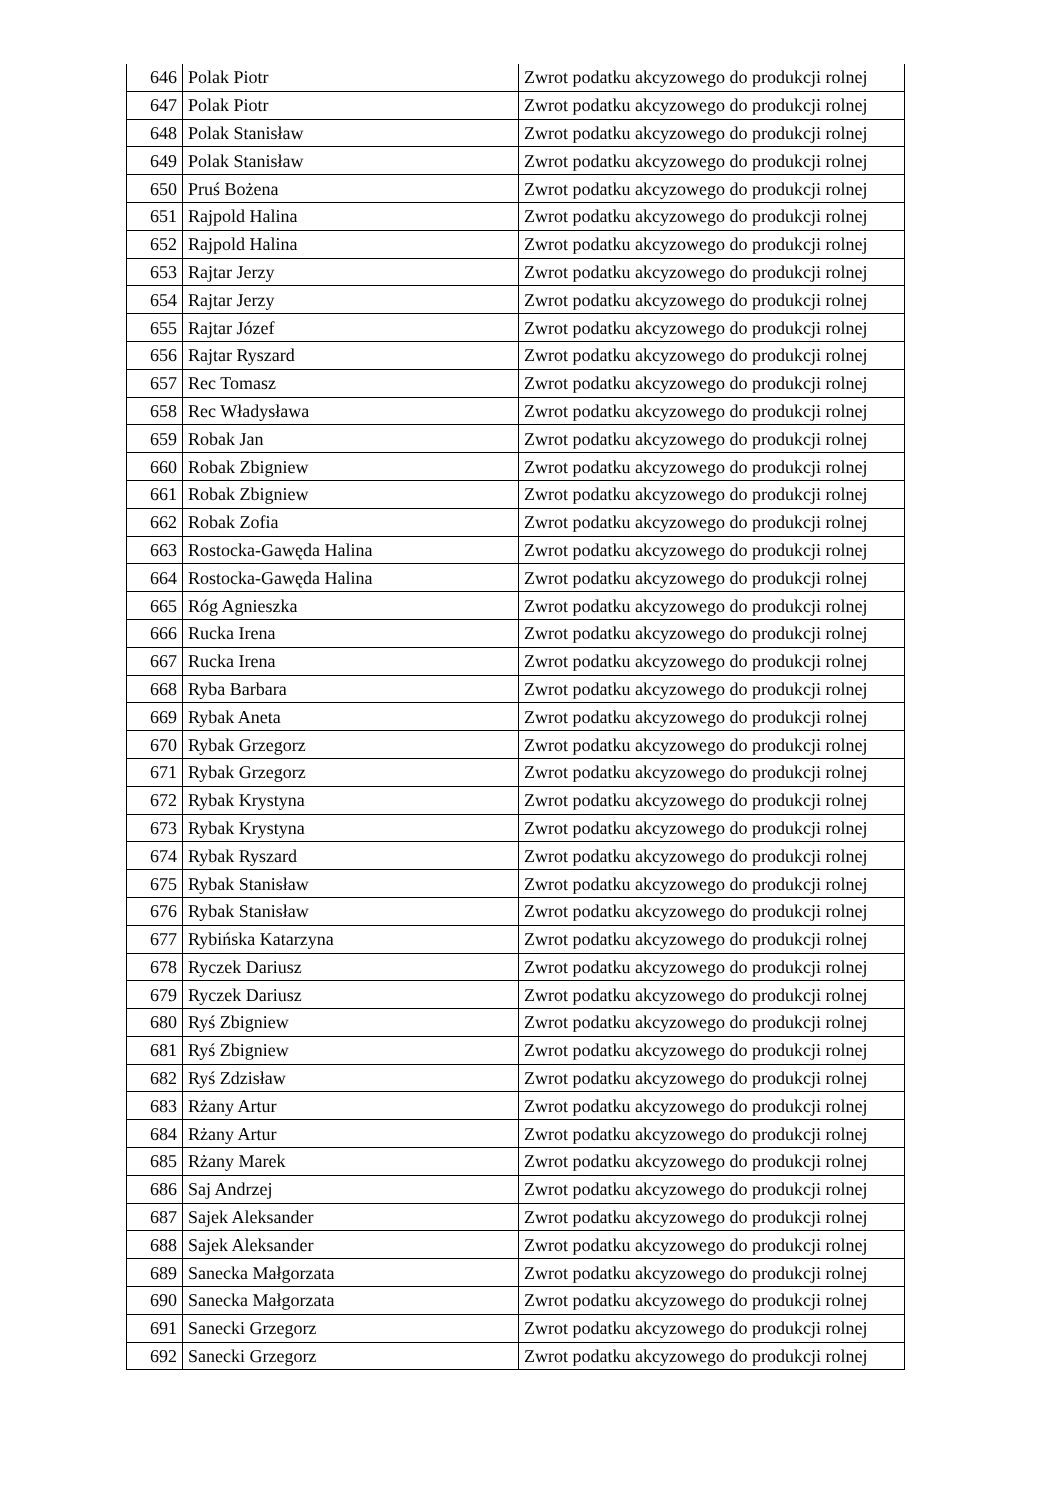| 646 | Polak Piotr | Zwrot podatku akcyzowego do produkcji rolnej |
| 647 | Polak Piotr | Zwrot podatku akcyzowego do produkcji rolnej |
| 648 | Polak Stanisław | Zwrot podatku akcyzowego do produkcji rolnej |
| 649 | Polak Stanisław | Zwrot podatku akcyzowego do produkcji rolnej |
| 650 | Pruś Bożena | Zwrot podatku akcyzowego do produkcji rolnej |
| 651 | Rajpold Halina | Zwrot podatku akcyzowego do produkcji rolnej |
| 652 | Rajpold Halina | Zwrot podatku akcyzowego do produkcji rolnej |
| 653 | Rajtar Jerzy | Zwrot podatku akcyzowego do produkcji rolnej |
| 654 | Rajtar Jerzy | Zwrot podatku akcyzowego do produkcji rolnej |
| 655 | Rajtar Józef | Zwrot podatku akcyzowego do produkcji rolnej |
| 656 | Rajtar Ryszard | Zwrot podatku akcyzowego do produkcji rolnej |
| 657 | Rec Tomasz | Zwrot podatku akcyzowego do produkcji rolnej |
| 658 | Rec Władysława | Zwrot podatku akcyzowego do produkcji rolnej |
| 659 | Robak Jan | Zwrot podatku akcyzowego do produkcji rolnej |
| 660 | Robak Zbigniew | Zwrot podatku akcyzowego do produkcji rolnej |
| 661 | Robak Zbigniew | Zwrot podatku akcyzowego do produkcji rolnej |
| 662 | Robak Zofia | Zwrot podatku akcyzowego do produkcji rolnej |
| 663 | Rostocka-Gawęda Halina | Zwrot podatku akcyzowego do produkcji rolnej |
| 664 | Rostocka-Gawęda Halina | Zwrot podatku akcyzowego do produkcji rolnej |
| 665 | Róg Agnieszka | Zwrot podatku akcyzowego do produkcji rolnej |
| 666 | Rucka Irena | Zwrot podatku akcyzowego do produkcji rolnej |
| 667 | Rucka Irena | Zwrot podatku akcyzowego do produkcji rolnej |
| 668 | Ryba Barbara | Zwrot podatku akcyzowego do produkcji rolnej |
| 669 | Rybak Aneta | Zwrot podatku akcyzowego do produkcji rolnej |
| 670 | Rybak Grzegorz | Zwrot podatku akcyzowego do produkcji rolnej |
| 671 | Rybak Grzegorz | Zwrot podatku akcyzowego do produkcji rolnej |
| 672 | Rybak Krystyna | Zwrot podatku akcyzowego do produkcji rolnej |
| 673 | Rybak Krystyna | Zwrot podatku akcyzowego do produkcji rolnej |
| 674 | Rybak Ryszard | Zwrot podatku akcyzowego do produkcji rolnej |
| 675 | Rybak Stanisław | Zwrot podatku akcyzowego do produkcji rolnej |
| 676 | Rybak Stanisław | Zwrot podatku akcyzowego do produkcji rolnej |
| 677 | Rybińska Katarzyna | Zwrot podatku akcyzowego do produkcji rolnej |
| 678 | Ryczek Dariusz | Zwrot podatku akcyzowego do produkcji rolnej |
| 679 | Ryczek Dariusz | Zwrot podatku akcyzowego do produkcji rolnej |
| 680 | Ryś Zbigniew | Zwrot podatku akcyzowego do produkcji rolnej |
| 681 | Ryś Zbigniew | Zwrot podatku akcyzowego do produkcji rolnej |
| 682 | Ryś Zdzisław | Zwrot podatku akcyzowego do produkcji rolnej |
| 683 | Rżany Artur | Zwrot podatku akcyzowego do produkcji rolnej |
| 684 | Rżany Artur | Zwrot podatku akcyzowego do produkcji rolnej |
| 685 | Rżany Marek | Zwrot podatku akcyzowego do produkcji rolnej |
| 686 | Saj Andrzej | Zwrot podatku akcyzowego do produkcji rolnej |
| 687 | Sajek Aleksander | Zwrot podatku akcyzowego do produkcji rolnej |
| 688 | Sajek Aleksander | Zwrot podatku akcyzowego do produkcji rolnej |
| 689 | Sanecka Małgorzata | Zwrot podatku akcyzowego do produkcji rolnej |
| 690 | Sanecka Małgorzata | Zwrot podatku akcyzowego do produkcji rolnej |
| 691 | Sanecki Grzegorz | Zwrot podatku akcyzowego do produkcji rolnej |
| 692 | Sanecki Grzegorz | Zwrot podatku akcyzowego do produkcji rolnej |